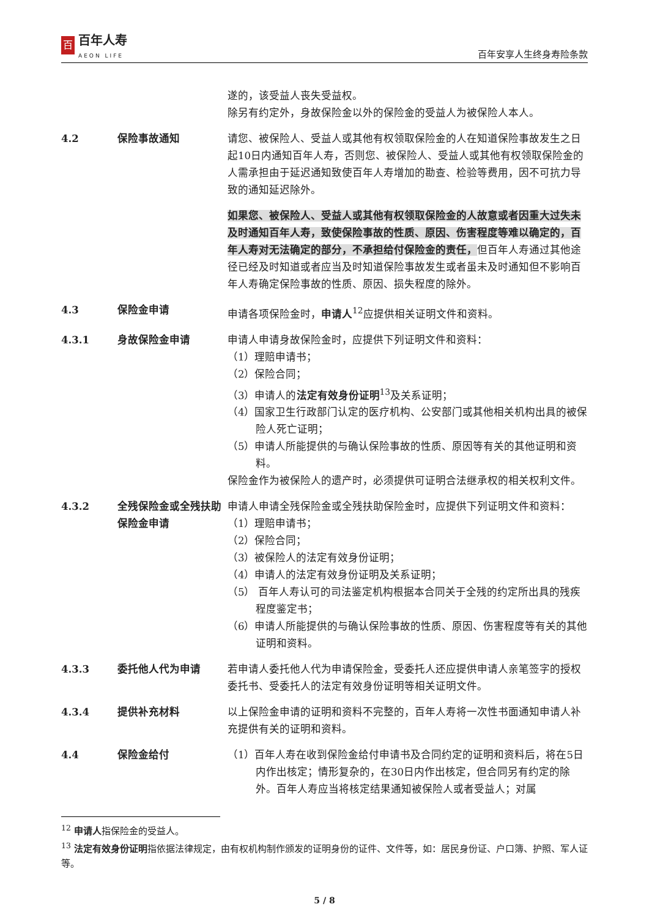百
百年人寿
AEON LIFE
百年安享人生终身寿险条款
遂的，该受益人丧失受益权。
除另有约定外，身故保险金以外的保险金的受益人为被保险人本人。
4.2
保险事故通知
请您、被保险人、受益人或其他有权领取保险金的人在知道保险事故发生之日起10日内通知百年人寿，否则您、被保险人、受益人或其他有权领取保险金的人需承担由于延迟通知致使百年人寿增加的勘查、检验等费用，因不可抗力导致的通知延迟除外。
如果您、被保险人、受益人或其他有权领取保险金的人故意或者因重大过失未及时通知百年人寿，致使保险事故的性质、原因、伤害程度等难以确定的，百年人寿对无法确定的部分，不承担给付保险金的责任，但百年人寿通过其他途径已经及时知道或者应当及时知道保险事故发生或者虽未及时通知但不影响百年人寿确定保险事故的性质、原因、损失程度的除外。
4.3
保险金申请
申请各项保险金时，申请人<sup>12</sup>应提供相关证明文件和资料。
4.3.1
身故保险金申请
申请人申请身故保险金时，应提供下列证明文件和资料：
（1）理赔申请书；
（2）保险合同；
（3）申请人的法定有效身份证明<sup>13</sup>及关系证明；
（4）国家卫生行政部门认定的医疗机构、公安部门或其他相关机构出具的被保险人死亡证明；
（5）申请人所能提供的与确认保险事故的性质、原因等有关的其他证明和资料。
保险金作为被保险人的遗产时，必须提供可证明合法继承权的相关权利文件。
4.3.2
全残保险金或全残扶助保险金申请
申请人申请全残保险金或全残扶助保险金时，应提供下列证明文件和资料：
（1）理赔申请书；
（2）保险合同；
（3）被保险人的法定有效身份证明；
（4）申请人的法定有效身份证明及关系证明；
（5） 百年人寿认可的司法鉴定机构根据本合同关于全残的约定所出具的残疾程度鉴定书；
（6）申请人所能提供的与确认保险事故的性质、原因、伤害程度等有关的其他证明和资料。
4.3.3
委托他人代为申请
若申请人委托他人代为申请保险金，受委托人还应提供申请人亲笔签字的授权委托书、受委托人的法定有效身份证明等相关证明文件。
4.3.4
提供补充材料
以上保险金申请的证明和资料不完整的，百年人寿将一次性书面通知申请人补充提供有关的证明和资料。
4.4
保险金给付
（1）百年人寿在收到保险金给付申请书及合同约定的证明和资料后，将在5日内作出核定；情形复杂的，在30日内作出核定，但合同另有约定的除外。百年人寿应当将核定结果通知被保险人或者受益人；对属
<sup>12</sup> 申请人指保险金的受益人。
<sup>13</sup> 法定有效身份证明指依据法律规定，由有权机构制作颁发的证明身份的证件、文件等，如：居民身份证、户口簿、护照、军人证等。
5 / 8